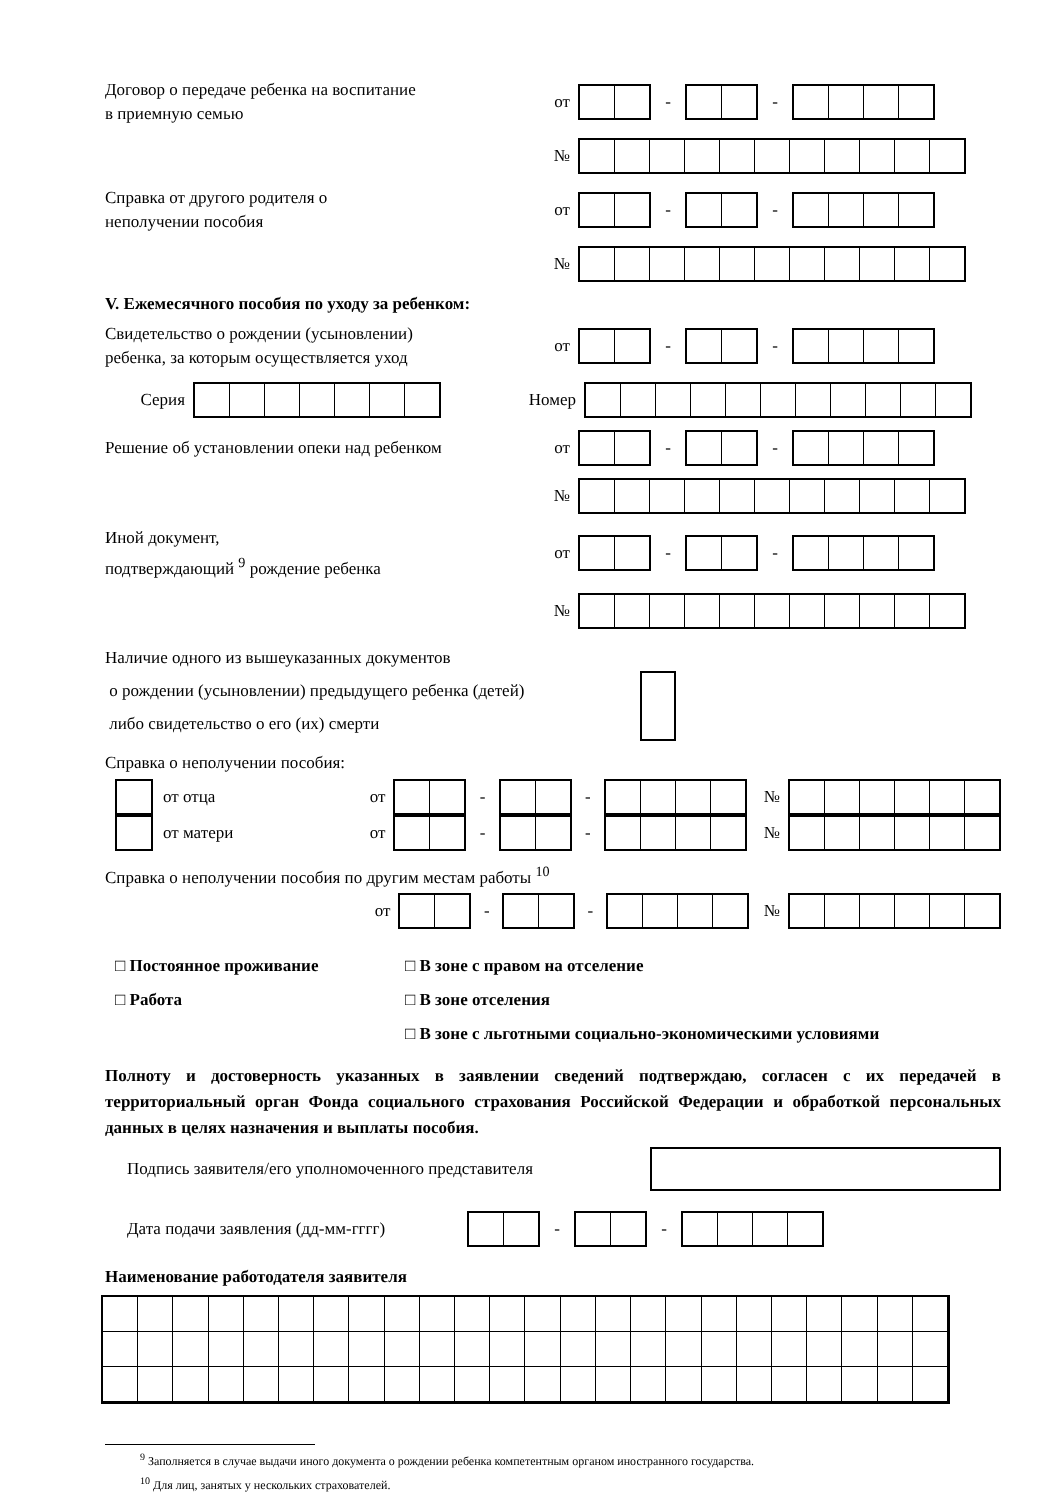Договор о передаче ребенка на воспитание
в приемную семью
от - -
№
Справка от другого родителя о
неполучении пособия
от - -
№
V. Ежемесячного пособия по уходу за ребенком:
Свидетельство о рождении (усыновлении)
ребенка, за которым осуществляется уход
от - -
Серия Номер
Решение об установлении опеки над ребенком
от - -
№
Иной документ,
подтверждающий <sup>9</sup> рождение ребенка
от - -
№
Наличие одного из вышеуказанных документов
о рождении (усыновлении) предыдущего ребенка (детей)
либо свидетельство о его (их) смерти
Справка о неполучении пособия:
от отца от - - №
от матери от - - №
Справка о неполучении пособия по другим местам работы <sup>10</sup>
от - - №
□ Постоянное проживание
□ Работа
□ В зоне с правом на отселение
□ В зоне отселения
□ В зоне с льготными социально-экономическими условиями
Полноту и достоверность указанных в заявлении сведений подтверждаю, согласен с их передачей в территориальный орган Фонда социального страхования Российской Федерации и обработкой персональных данных в целях назначения и выплаты пособия.
Подпись заявителя/его уполномоченного представителя
Дата подачи заявления (дд-мм-гггг)
- -
Наименование работодателя заявителя
<sup>9</sup> Заполняется в случае выдачи иного документа о рождении ребенка компетентным органом иностранного государства.
<sup>10</sup> Для лиц, занятых у нескольких страхователей.